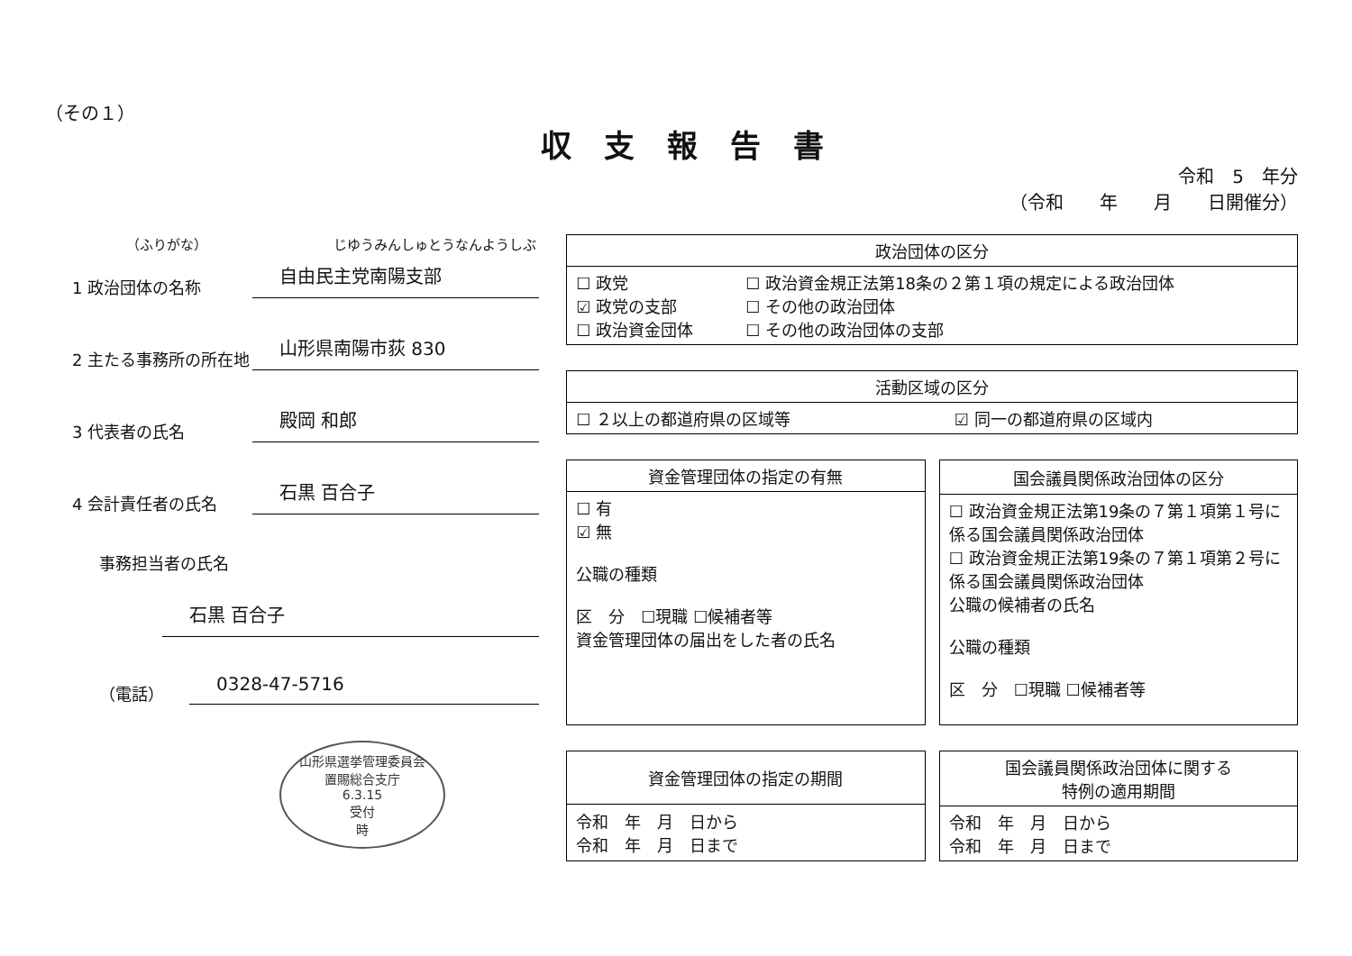（その１）
収支報告書
令和　5　年分
（令和　　年　　月　　日開催分）
（ふりがな） じゆうみんしゅとうなんようしぶ
1 政治団体の名称
自由民主党南陽支部
2 主たる事務所の所在地
山形県南陽市荻 830
3 代表者の氏名
殿岡 和郎
4 会計責任者の氏名
石黒 百合子
事務担当者の氏名
石黒 百合子
（電話）
0328-47-5716
山形県選挙管理委員会
置賜総合支庁
6.3.15
受付
時
| 政治団体の区分 | |
| --- | --- |
| ☐ 政党 ☑ 政党の支部 ☐ 政治資金団体 | ☐ 政治資金規正法第18条の２第１項の規定による政治団体 ☐ その他の政治団体 ☐ その他の政治団体の支部 |
| 活動区域の区分 | |
| --- | --- |
| ☐ ２以上の都道府県の区域等 | ☑ 同一の都道府県の区域内 |
| 資金管理団体の指定の有無 |
| --- |
| ☐ 有 ☑ 無 公職の種類 区 分 ☐現職 ☐候補者等 資金管理団体の届出をした者の氏名 |
| 国会議員関係政治団体の区分 |
| --- |
| ☐ 政治資金規正法第19条の７第１項第１号に係る国会議員関係政治団体 ☐ 政治資金規正法第19条の７第１項第２号に係る国会議員関係政治団体 公職の候補者の氏名 公職の種類 区 分 ☐現職 ☐候補者等 |
| 資金管理団体の指定の期間 |
| --- |
| 令和 年 月 日から 令和 年 月 日まで |
| 国会議員関係政治団体に関する 特例の適用期間 |
| --- |
| 令和 年 月 日から 令和 年 月 日まで |